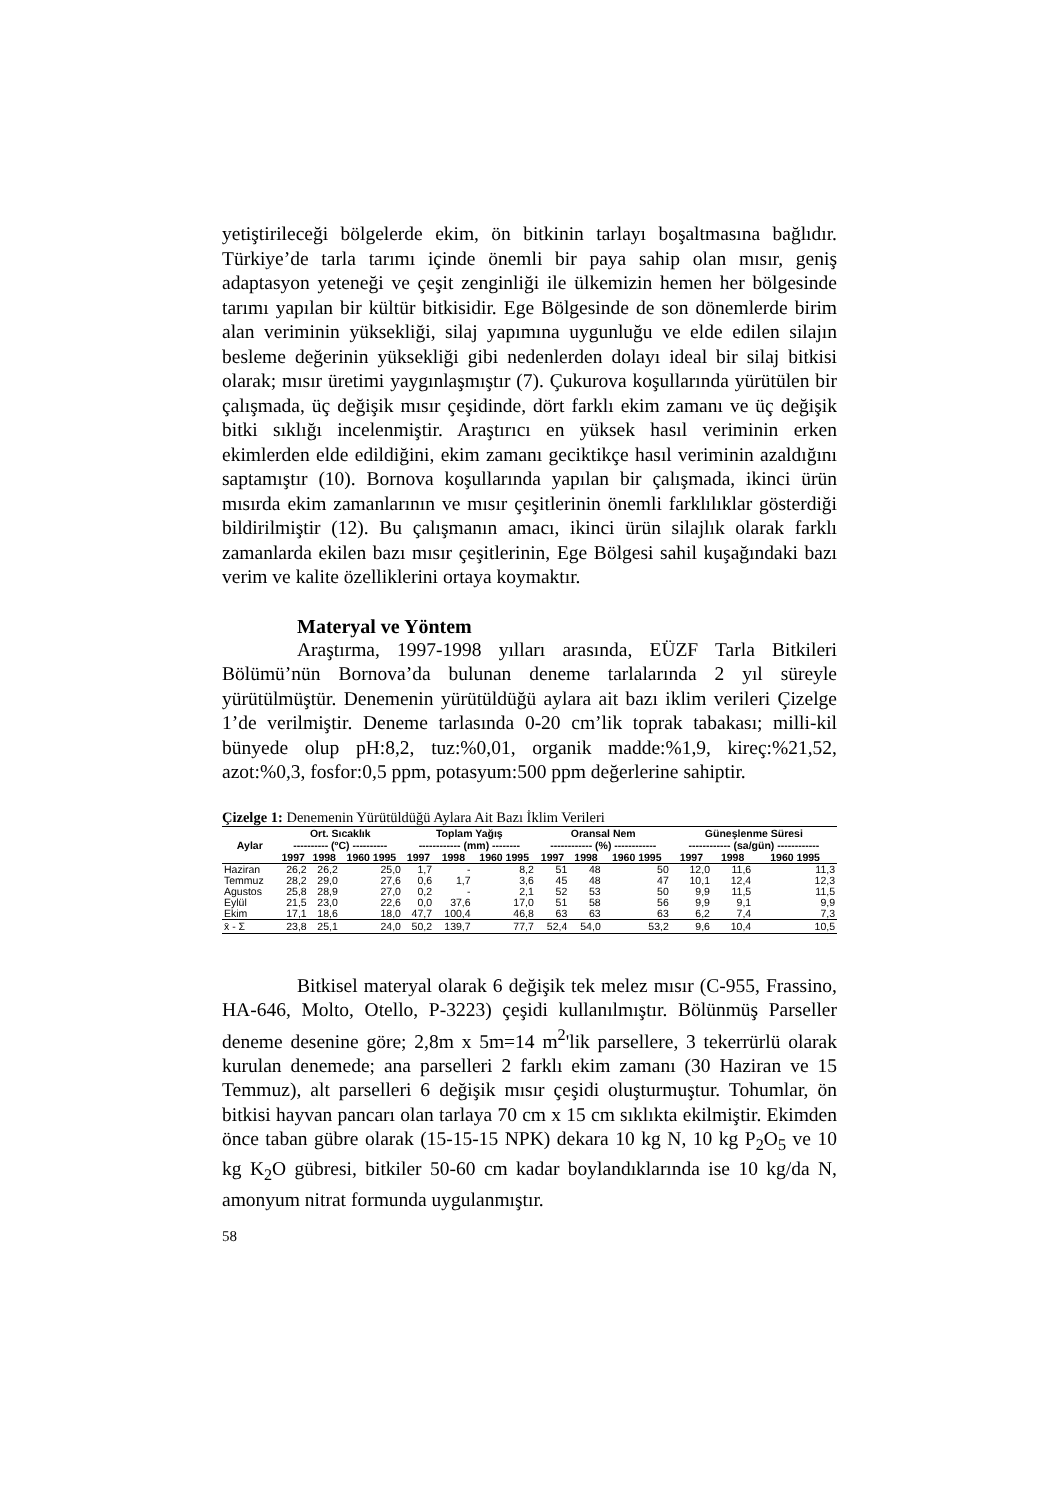yetiştirileceği bölgelerde ekim, ön bitkinin tarlayı boşaltmasına bağlıdır. Türkiye’de tarla tarımı içinde önemli bir paya sahip olan mısır, geniş adaptasyon yeteneği ve çeşit zenginliği ile ülkemizin hemen her bölgesinde tarımı yapılan bir kültür bitkisidir. Ege Bölgesinde de son dönemlerde birim alan veriminin yüksekliği, silaj yapımına uygunluğu ve elde edilen silajın besleme değerinin yüksekliği gibi nedenlerden dolayı ideal bir silaj bitkisi olarak; mısır üretimi yaygınlaşmıştır (7). Çukurova koşullarında yürütülen bir çalışmada, üç değişik mısır çeşidinde, dört farklı ekim zamanı ve üç değişik bitki sıklığı incelenmiştir. Araştırıcı en yüksek hasıl veriminin erken ekimlerden elde edildiğini, ekim zamanı geciktikçe hasıl veriminin azaldığını saptamıştır (10). Bornova koşullarında yapılan bir çalışmada, ikinci ürün mısırda ekim zamanlarının ve mısır çeşitlerinin önemli farklılıklar gösterdiği bildirilmiştir (12). Bu çalışmanın amacı, ikinci ürün silajlık olarak farklı zamanlarda ekilen bazı mısır çeşitlerinin, Ege Bölgesi sahil kuşağındaki bazı verim ve kalite özelliklerini ortaya koymaktır.
Materyal ve Yöntem
Araştırma, 1997-1998 yılları arasında, EÜZF Tarla Bitkileri Bölümü’nün Bornova’da bulunan deneme tarlalarında 2 yıl süreyle yürütülmüştür. Denemenin yürütüldüğü aylara ait bazı iklim verileri Çizelge 1’de verilmiştir. Deneme tarlasında 0-20 cm’lik toprak tabakası; milli-kil bünyede olup pH:8,2, tuz:%0,01, organik madde:%1,9, kireç:%21,52, azot:%0,3, fosfor:0,5 ppm, potasyum:500 ppm değerlerine sahiptir.
Çizelge 1: Denemenin Yürütüldüğü Aylara Ait Bazı İklim Verileri
| Aylar | Ort. Sıcaklık | | | Toplam Yağış | | | Oransal Nem | | | Güneşlenme Süresi | | |
| --- | --- | --- | --- | --- | --- | --- | --- | --- | --- | --- | --- | --- |
| | ---------- (ºC) ---------- | | | ------------ (mm) -------- | | | ------------ (%) ------------ | | | ------------ (sa/gün) ------------ | | |
| | 1997 | 1998 | 1960 1995 | 1997 | 1998 | 1960 1995 | 1997 | 1998 | 1960 1995 | 1997 | 1998 | 1960 1995 |
| Haziran | 26,2 | 26,2 | 25,0 | 1,7 | - | 8,2 | 51 | 48 | 50 | 12,0 | 11,6 | 11,3 |
| Temmuz | 28,2 | 29,0 | 27,6 | 0,6 | 1,7 | 3,6 | 45 | 48 | 47 | 10,1 | 12,4 | 12,3 |
| Agustos | 25,8 | 28,9 | 27,0 | 0,2 | - | 2,1 | 52 | 53 | 50 | 9,9 | 11,5 | 11,5 |
| Eylül | 21,5 | 23,0 | 22,6 | 0,0 | 37,6 | 17,0 | 51 | 58 | 56 | 9,9 | 9,1 | 9,9 |
| Ekim | 17,1 | 18,6 | 18,0 | 47,7 | 100,4 | 46,8 | 63 | 63 | 63 | 6,2 | 7,4 | 7,3 |
| x̄ - Σ | 23,8 | 25,1 | 24,0 | 50,2 | 139,7 | 77,7 | 52,4 | 54,0 | 53,2 | 9,6 | 10,4 | 10,5 |
Bitkisel materyal olarak 6 değişik tek melez mısır (C-955, Frassino, HA-646, Molto, Otello, P-3223) çeşidi kullanılmıştır. Bölünmüş Parseller deneme desenine göre; 2,8m x 5m=14 m<sup>2</sup>'lik parsellere, 3 tekerrürlü olarak kurulan denemede; ana parselleri 2 farklı ekim zamanı (30 Haziran ve 15 Temmuz), alt parselleri 6 değişik mısır çeşidi oluşturmuştur. Tohumlar, ön bitkisi hayvan pancarı olan tarlaya 70 cm x 15 cm sıklıkta ekilmiştir. Ekimden önce taban gübre olarak (15-15-15 NPK) dekara 10 kg N, 10 kg P<sub>2</sub>O<sub>5</sub> ve 10 kg K<sub>2</sub>O gübresi, bitkiler 50-60 cm kadar boylandıklarında ise 10 kg/da N, amonyum nitrat formunda uygulanmıştır.
58